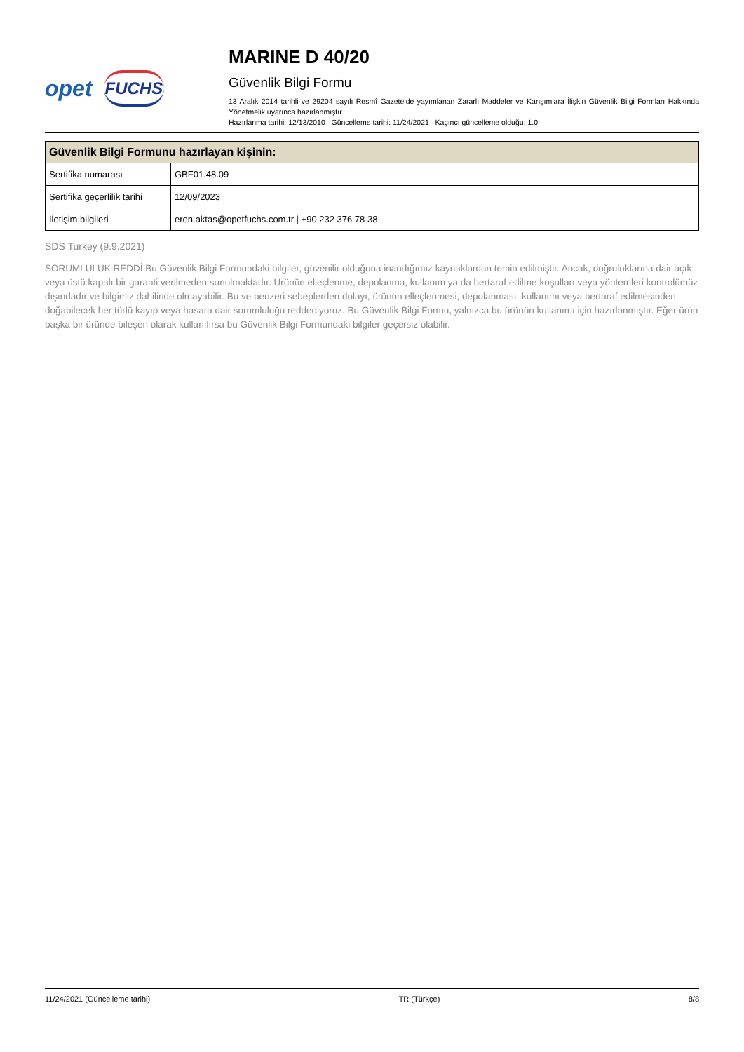opet FUCHS
MARINE D 40/20
Güvenlik Bilgi Formu
13 Aralık 2014 tarihli ve 29204 sayılı Resmî Gazete’de yayımlanan Zararlı Maddeler ve Karışımlara İlişkin Güvenlik Bilgi Formları Hakkında Yönetmelik uyarınca hazırlanmıştır
Hazırlanma tarihi: 12/13/2010 Güncelleme tarihi: 11/24/2021 Kaçıncı güncelleme olduğu: 1.0
| Güvenlik Bilgi Formunu hazırlayan kişinin: | |
| --- | --- |
| Sertifika numarası | GBF01.48.09 |
| Sertifika geçerlilik tarihi | 12/09/2023 |
| İletişim bilgileri | eren.aktas@opetfuchs.com.tr / +90 232 376 78 38 |
SDS Turkey (9.9.2021)
SORUMLULUK REDDİ Bu Güvenlik Bilgi Formundaki bilgiler, güvenilir olduğuna inandığımız kaynaklardan temin edilmiştir. Ancak, doğruluklarına dair açık veya üstü kapalı bir garanti verilmeden sunulmaktadır. Ürünün elleçlenme, depolanma, kullanım ya da bertaraf edilme koşulları veya yöntemleri kontrolümüz dışındadır ve bilgimiz dahilinde olmayabilir. Bu ve benzeri sebeplerden dolayı, ürünün elleçlenmesi, depolanması, kullanımı veya bertaraf edilmesinden doğabilecek her türlü kayıp veya hasara dair sorumluluğu reddediyoruz. Bu Güvenlik Bilgi Formu, yalnızca bu ürünün kullanımı için hazırlanmıştır. Eğer ürün başka bir üründe bileşen olarak kullanılırsa bu Güvenlik Bilgi Formundaki bilgiler geçersiz olabilir.
11/24/2021 (Güncelleme tarihi) TR (Türkçe) 8/8